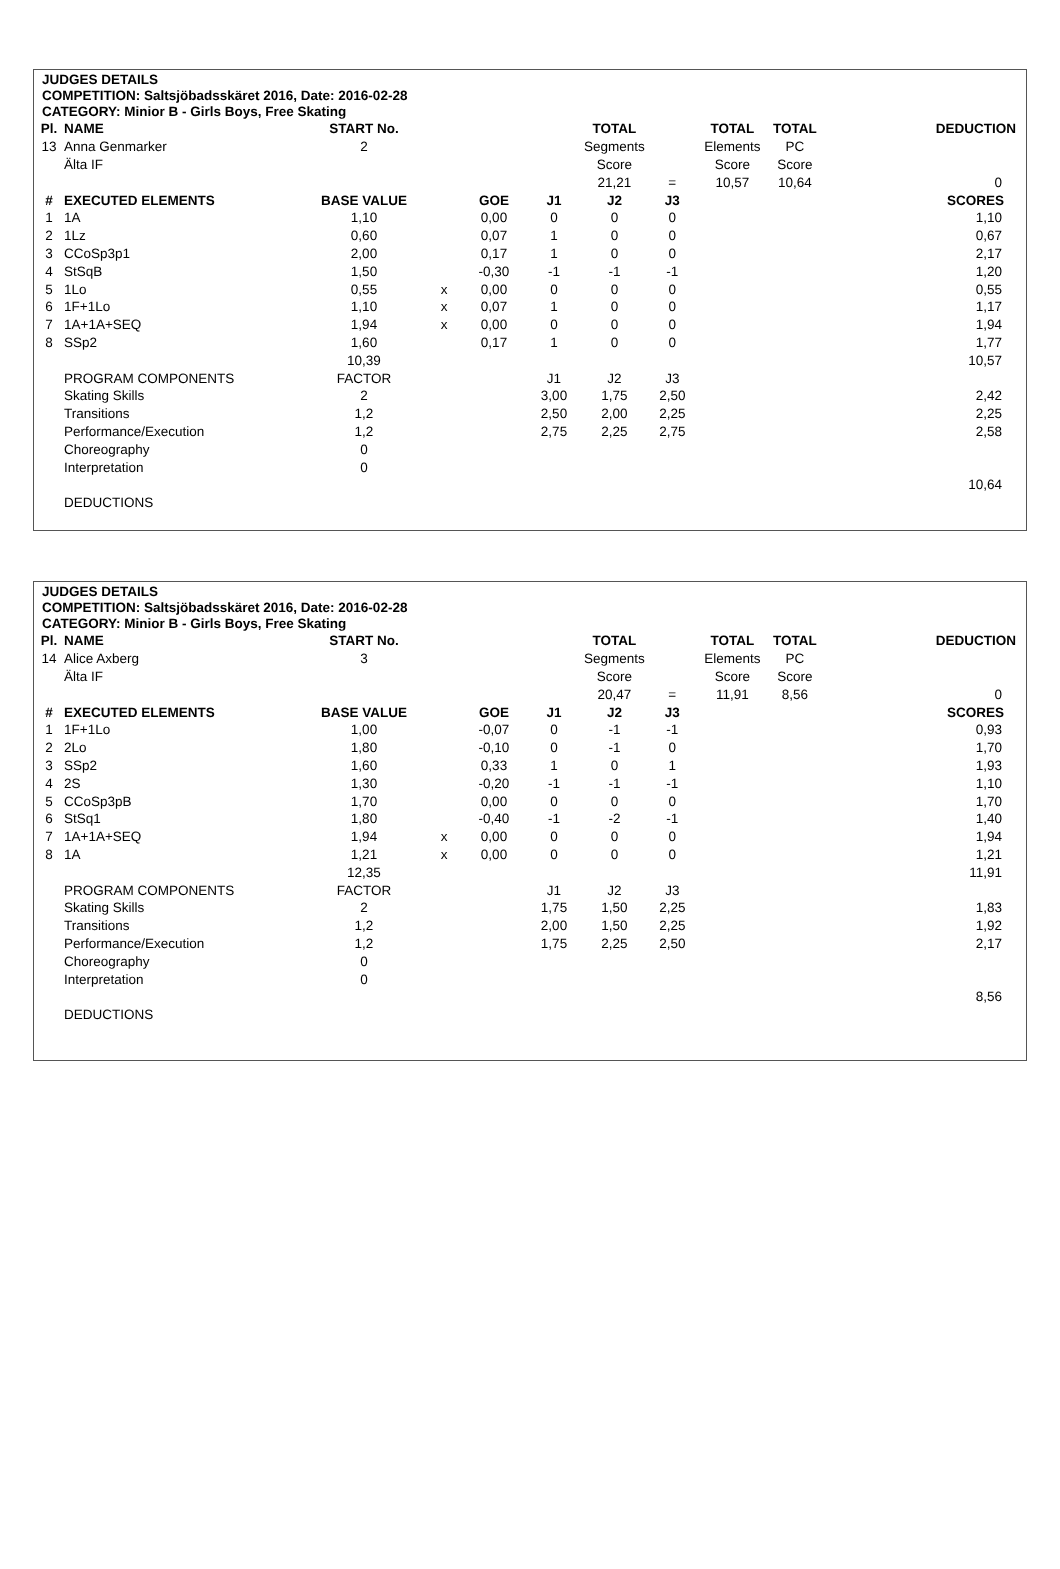JUDGES DETAILS
COMPETITION: Saltsjöbadsskäret 2016, Date: 2016-02-28
CATEGORY: Minior B - Girls Boys, Free Skating
| Pl. | NAME | START No. | | | | TOTAL | | TOTAL | TOTAL | DEDUCTION |
| 13 | Anna Genmarker | 2 | | | | Segments | | Elements | PC | |
| | Älta IF | | | | | Score | | Score | Score | |
| | | | | | | 21,21 | = | 10,57 | 10,64 | 0 |
| # | EXECUTED ELEMENTS | BASE VALUE | | GOE | J1 | J2 | J3 | | | SCORES |
| 1 | 1A | 1,10 | | 0,00 | 0 | 0 | 0 | | | 1,10 |
| 2 | 1Lz | 0,60 | | 0,07 | 1 | 0 | 0 | | | 0,67 |
| 3 | CCoSp3p1 | 2,00 | | 0,17 | 1 | 0 | 0 | | | 2,17 |
| 4 | StSqB | 1,50 | | -0,30 | -1 | -1 | -1 | | | 1,20 |
| 5 | 1Lo | 0,55 | x | 0,00 | 0 | 0 | 0 | | | 0,55 |
| 6 | 1F+1Lo | 1,10 | x | 0,07 | 1 | 0 | 0 | | | 1,17 |
| 7 | 1A+1A+SEQ | 1,94 | x | 0,00 | 0 | 0 | 0 | | | 1,94 |
| 8 | SSp2 | 1,60 | | 0,17 | 1 | 0 | 0 | | | 1,77 |
| | | 10,39 | | | | | | | | 10,57 |
| | PROGRAM COMPONENTS | FACTOR | | | J1 | J2 | J3 | | | |
| | Skating Skills | 2 | | | 3,00 | 1,75 | 2,50 | | | 2,42 |
| | Transitions | 1,2 | | | 2,50 | 2,00 | 2,25 | | | 2,25 |
| | Performance/Execution | 1,2 | | | 2,75 | 2,25 | 2,75 | | | 2,58 |
| | Choreography | 0 | | | | | | | | |
| | Interpretation | 0 | | | | | | | | |
| | | | | | | | | | | 10,64 |
| | DEDUCTIONS | | | | | | | | | |
JUDGES DETAILS
COMPETITION: Saltsjöbadsskäret 2016, Date: 2016-02-28
CATEGORY: Minior B - Girls Boys, Free Skating
| Pl. | NAME | START No. | | | | TOTAL | | TOTAL | TOTAL | DEDUCTION |
| 14 | Alice Axberg | 3 | | | | Segments | | Elements | PC | |
| | Älta IF | | | | | Score | | Score | Score | |
| | | | | | | 20,47 | = | 11,91 | 8,56 | 0 |
| # | EXECUTED ELEMENTS | BASE VALUE | | GOE | J1 | J2 | J3 | | | SCORES |
| 1 | 1F+1Lo | 1,00 | | -0,07 | 0 | -1 | -1 | | | 0,93 |
| 2 | 2Lo | 1,80 | | -0,10 | 0 | -1 | 0 | | | 1,70 |
| 3 | SSp2 | 1,60 | | 0,33 | 1 | 0 | 1 | | | 1,93 |
| 4 | 2S | 1,30 | | -0,20 | -1 | -1 | -1 | | | 1,10 |
| 5 | CCoSp3pB | 1,70 | | 0,00 | 0 | 0 | 0 | | | 1,70 |
| 6 | StSq1 | 1,80 | | -0,40 | -1 | -2 | -1 | | | 1,40 |
| 7 | 1A+1A+SEQ | 1,94 | x | 0,00 | 0 | 0 | 0 | | | 1,94 |
| 8 | 1A | 1,21 | x | 0,00 | 0 | 0 | 0 | | | 1,21 |
| | | 12,35 | | | | | | | | 11,91 |
| | PROGRAM COMPONENTS | FACTOR | | | J1 | J2 | J3 | | | |
| | Skating Skills | 2 | | | 1,75 | 1,50 | 2,25 | | | 1,83 |
| | Transitions | 1,2 | | | 2,00 | 1,50 | 2,25 | | | 1,92 |
| | Performance/Execution | 1,2 | | | 1,75 | 2,25 | 2,50 | | | 2,17 |
| | Choreography | 0 | | | | | | | | |
| | Interpretation | 0 | | | | | | | | |
| | | | | | | | | | | 8,56 |
| | DEDUCTIONS | | | | | | | | | |